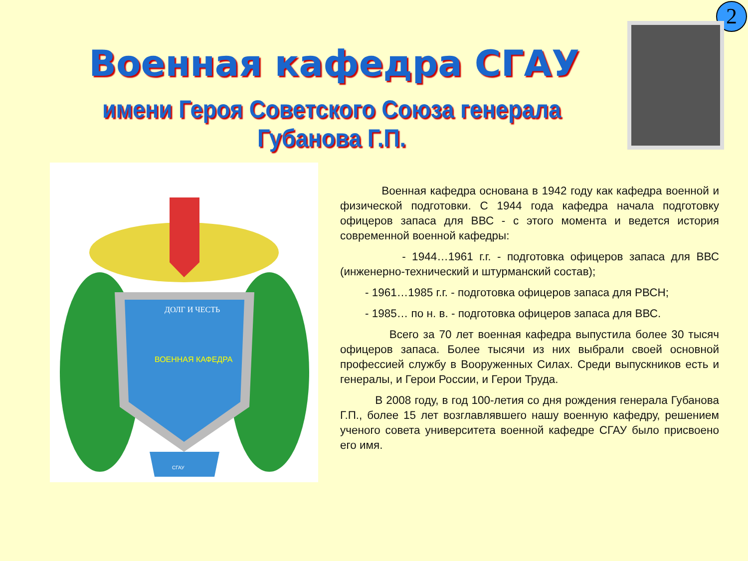2
Военная кафедра СГАУ
имени Героя Советского Союза генерала Губанова Г.П.
ДОЛГ И ЧЕСТЬ
ВОЕННАЯ КАФЕДРА
СГАУ
Военная кафедра основана в 1942 году как кафедра военной и физической подготовки. С 1944 года кафедра начала подготовку офицеров запаса для ВВС - с этого момента и ведется история современной военной кафедры:
- 1944…1961 г.г. - подготовка офицеров запаса для ВВС (инженерно-технический и штурманский состав);
- 1961…1985 г.г. - подготовка офицеров запаса для РВСН;
- 1985… по н. в. - подготовка офицеров запаса для ВВС.
Всего за 70 лет военная кафедра выпустила более 30 тысяч офицеров запаса. Более тысячи из них выбрали своей основной профессией службу в Вооруженных Силах. Среди выпускников есть и генералы, и Герои России, и Герои Труда.
В 2008 году, в год 100-летия со дня рождения генерала Губанова Г.П., более 15 лет возглавлявшего нашу военную кафедру, решением ученого совета университета военной кафедре СГАУ было присвоено его имя.